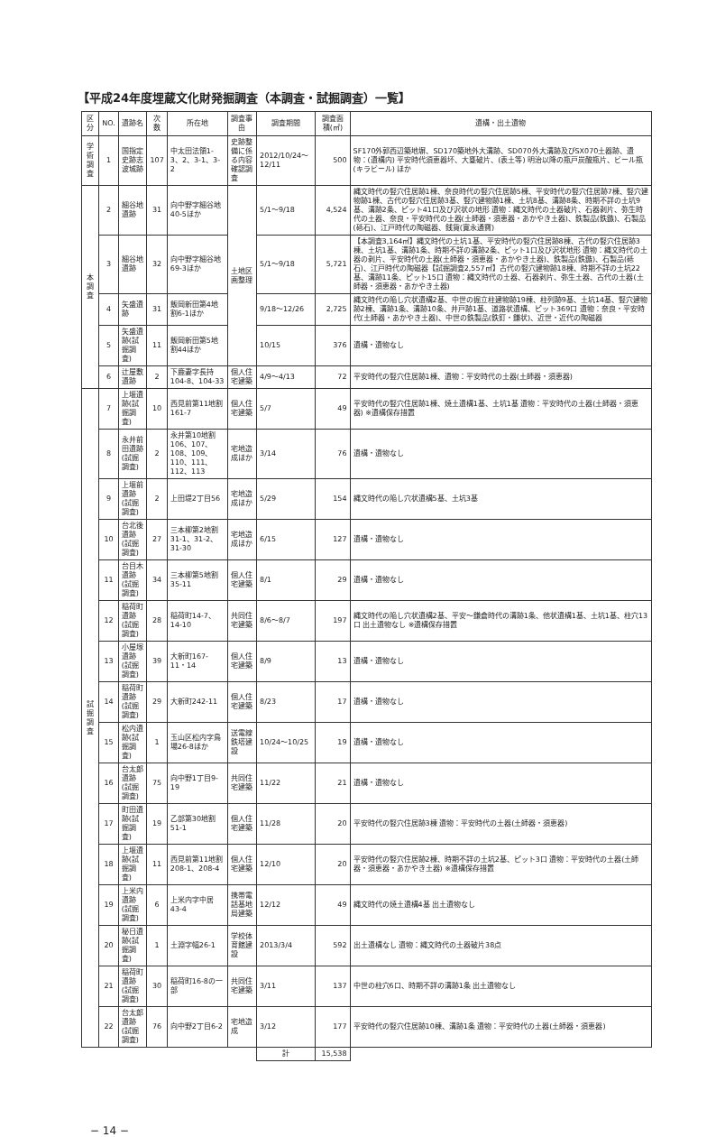【平成24年度埋蔵文化財発掘調査（本調査・試掘調査）一覧】
| 区分 | NO. | 遺跡名 | 次数 | 所在地 | 調査事由 | 調査期間 | 調査面積(㎡) | 遺構・出土遺物 |
| --- | --- | --- | --- | --- | --- | --- | --- | --- |
| 学術調査 | 1 | 国指定史跡志波城跡 | 107 | 中太田法領1-3、2、3-1、3-2 | 史跡整備に係る内容確認調査 | 2012/10/24〜12/11 | 500 | SF170外郭西辺築地塀、SD170築地外大溝跡、SD070外大溝跡及びSX070土器跡、遺物：(遺構内) 平安時代須恵器坏、大甕破片、(表土等) 明治以降の瓶戸炭酸瓶片、ビール瓶(キラビール) ほか |
| 本調査 | 2 | 細谷地遺跡 | 31 | 向中野字細谷地40-5ほか | 土地区画整理 | 5/1〜9/18 | 4,524 | 縄文時代の竪穴住居跡1棟、奈良時代の竪穴住居跡5棟、平安時代の竪穴住居跡7棟、竪穴建物跡1棟、古代の竪穴住居跡3基、竪穴建物跡1棟、土坑8基、溝跡8条、時期不詳の土坑9基、溝跡2条、ピット41口及び沢状の地形 遺物：縄文時代の土器破片、石器剥片、弥生時代の土器、奈良・平安時代の土器(土師器・須恵器・あかやき土器)、鉄製品(鉄鏃)、石製品(砥石)、江戸時代の陶磁器、銭貨(寛永通寶) |
| | 3 | 細谷地遺跡 | 32 | 向中野字細谷地69-3ほか | | 5/1〜9/18 | 5,721 | 【本調査3,164㎡】縄文時代の土坑1基、平安時代の竪穴住居跡8棟、古代の竪穴住居跡3棟、土坑1基、溝跡1条、時期不詳の溝跡2条、ピット1口及び沢状地形 遺物：縄文時代の土器の剥片、平安時代の土器(土師器・須恵器・あかやき土器)、鉄製品(鉄鏃)、石製品(砥石)、江戸時代の陶磁器【試掘調査2,557㎡】古代の竪穴建物跡18棟、時期不詳の土坑22基、溝跡11条、ピット15口 遺物：縄文時代の土器、石器剥片、弥生土器、古代の土器(土師器・須恵器・あかやき土器) |
| | 4 | 矢盛遺跡 | 31 | 飯岡新田第4地割6-1ほか | | 9/18〜12/26 | 2,725 | 縄文時代の陥し穴状遺構2基、中世の掘立柱建物跡19棟、柱列跡9基、土坑14基、竪穴建物跡2棟、溝跡1条、溝跡10条、井戸跡1基、道路状遺構、ピット369口 遺物：奈良・平安時代(土師器・あかやき土器)、中世の鉄製品(鉄釘・鎌状)、近世・近代の陶磁器 |
| | 5 | 矢盛遺跡(試掘調査) | 11 | 飯岡新田第5地割44ほか | | 10/15 | 376 | 遺構・遺物なし |
| | 6 | 辻屋敷遺跡 | 2 | 下鹿妻字長持104-8、104-33 | 個人住宅建築 | 4/9〜4/13 | 72 | 平安時代の竪穴住居跡1棟、遺物：平安時代の土器(土師器・須恵器) |
| 試掘調査 | 7 | 上堰遺跡(試掘調査) | 10 | 西見前第11地割161-7 | 個人住宅建築 | 5/7 | 49 | 平安時代の竪穴住居跡1棟、焼土遺構1基、土坑1基 遺物：平安時代の土器(土師器・須恵器) ※遺構保存措置 |
| | 8 | 永井前田遺跡(試掘調査) | 2 | 永井第10地割106、107、108、109、110、111、112、113 | 宅地造成ほか | 3/14 | 76 | 遺構・遺物なし |
| | 9 | 上堰前遺跡(試掘調査) | 2 | 上田堤2丁目56 | 宅地造成ほか | 5/29 | 154 | 縄文時代の陥し穴状遺構5基、土坑3基 |
| | 10 | 台北後遺跡(試掘調査) | 27 | 三本柳第2地割31-1、31-2、31-30 | 宅地造成ほか | 6/15 | 127 | 遺構・遺物なし |
| | 11 | 台目木遺跡(試掘調査) | 34 | 三本柳第5地割35-11 | 個人住宅建築 | 8/1 | 29 | 遺構・遺物なし |
| | 12 | 稲荷町遺跡(試掘調査) | 28 | 稲荷町14-7、14-10 | 共同住宅建築 | 8/6〜8/7 | 197 | 縄文時代の陥し穴状遺構2基、平安〜鎌倉時代の溝跡1条、他状遺構1基、土坑1基、柱穴13口 出土遺物なし ※遺構保存措置 |
| | 13 | 小屋塚遺跡(試掘調査) | 39 | 大新町167-11・14 | 個人住宅建築 | 8/9 | 13 | 遺構・遺物なし |
| | 14 | 稲荷町遺跡(試掘調査) | 29 | 大新町242-11 | 個人住宅建築 | 8/23 | 17 | 遺構・遺物なし |
| | 15 | 松内遺跡(試掘調査) | 1 | 玉山区松内字鳥場26-8ほか | 送電線鉄塔建設 | 10/24〜10/25 | 19 | 遺構・遺物なし |
| | 16 | 台太郎遺跡(試掘調査) | 75 | 向中野1丁目9-19 | 共同住宅建築 | 11/22 | 21 | 遺構・遺物なし |
| | 17 | 町田遺跡(試掘調査) | 19 | 乙部第30地割51-1 | 個人住宅建築 | 11/28 | 20 | 平安時代の竪穴住居跡3棟 遺物：平安時代の土器(土師器・須恵器) |
| | 18 | 上堰遺跡(試掘調査) | 11 | 西見前第11地割208-1、208-4 | 個人住宅建築 | 12/10 | 20 | 平安時代の竪穴住居跡2棟、時期不詳の土坑2基、ピット3口 遺物：平安時代の土器(土師器・須恵器・あかやき土器) ※遺構保存措置 |
| | 19 | 上米内遺跡(試掘調査) | 6 | 上米内字中居43-4 | 携帯電話基地局建築 | 12/12 | 49 | 縄文時代の焼土遺構4基 出土遺物なし |
| | 20 | 秘日遺跡(試掘調査) | 1 | 土淵字幅26-1 | 学校体育館建設 | 2013/3/4 | 592 | 出土遺構なし 遺物：縄文時代の土器破片38点 |
| | 21 | 稲荷町遺跡(試掘調査) | 30 | 稲荷町16-8の一部 | 共同住宅建築 | 3/11 | 137 | 中世の柱穴6口、時期不詳の溝跡1条 出土遺物なし |
| | 22 | 台太郎遺跡(試掘調査) | 76 | 向中野2丁目6-2 | 宅地造成 | 3/12 | 177 | 平安時代の竪穴住居跡10棟、溝跡1条 遺物：平安時代の土器(土師器・須恵器) |
| | | | | | | 計 | 15,538 | |
− 14 −